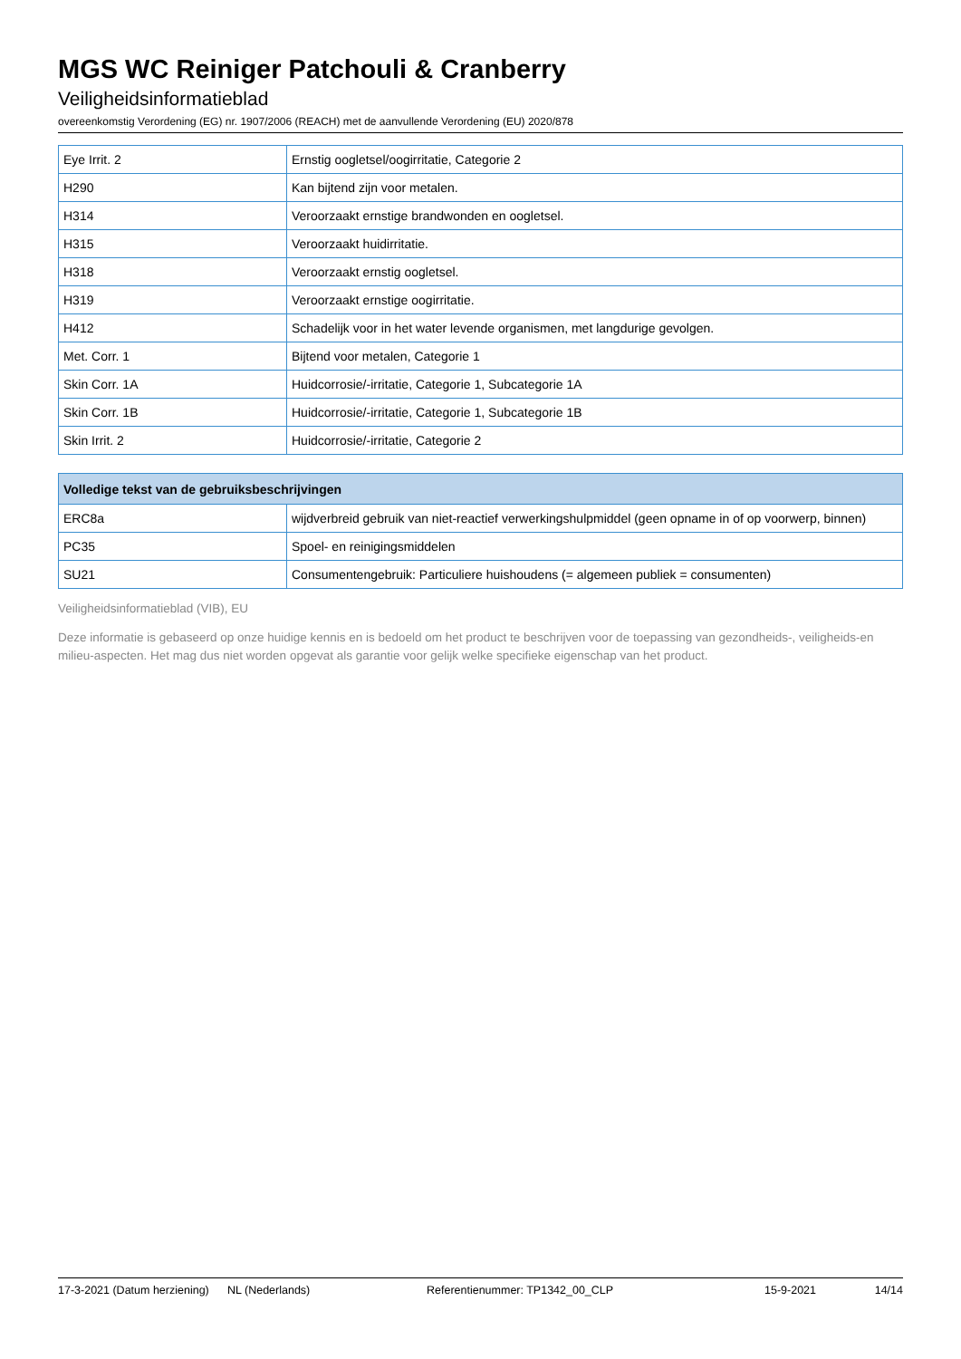MGS WC Reiniger Patchouli & Cranberry
Veiligheidsinformatieblad
overeenkomstig Verordening (EG) nr. 1907/2006 (REACH) met de aanvullende Verordening (EU) 2020/878
| Eye Irrit. 2 | Ernstig oogletsel/oogirritatie, Categorie 2 |
| H290 | Kan bijtend zijn voor metalen. |
| H314 | Veroorzaakt ernstige brandwonden en oogletsel. |
| H315 | Veroorzaakt huidirritatie. |
| H318 | Veroorzaakt ernstig oogletsel. |
| H319 | Veroorzaakt ernstige oogirritatie. |
| H412 | Schadelijk voor in het water levende organismen, met langdurige gevolgen. |
| Met. Corr. 1 | Bijtend voor metalen, Categorie 1 |
| Skin Corr. 1A | Huidcorrosie/-irritatie, Categorie 1, Subcategorie 1A |
| Skin Corr. 1B | Huidcorrosie/-irritatie, Categorie 1, Subcategorie 1B |
| Skin Irrit. 2 | Huidcorrosie/-irritatie, Categorie 2 |
| Volledige tekst van de gebruiksbeschrijvingen | |
| --- | --- |
| ERC8a | wijdverbreid gebruik van niet-reactief verwerkingshulpmiddel (geen opname in of op voorwerp, binnen) |
| PC35 | Spoel- en reinigingsmiddelen |
| SU21 | Consumentengebruik: Particuliere huishoudens (= algemeen publiek = consumenten) |
Veiligheidsinformatieblad (VIB), EU
Deze informatie is gebaseerd op onze huidige kennis en is bedoeld om het product te beschrijven voor de toepassing van gezondheids-, veiligheids-en milieu-aspecten. Het mag dus niet worden opgevat als garantie voor gelijk welke specifieke eigenschap van het product.
17-3-2021 (Datum herziening) NL (Nederlands) Referentienummer: TP1342_00_CLP 15-9-2021 14/14